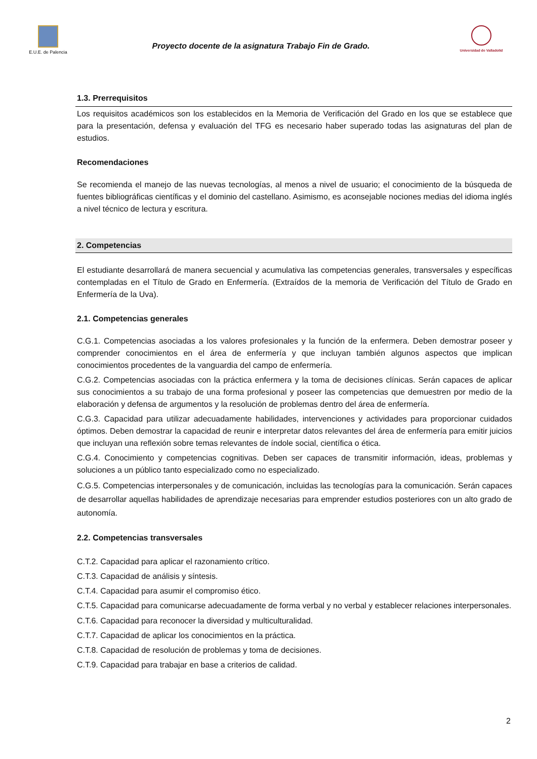E.U.E. de Palencia
Proyecto docente de la asignatura Trabajo Fin de Grado.
Universidad de Valladolid
1.3. Prerrequisitos
Los requisitos académicos son los establecidos en la Memoria de Verificación del Grado en los que se establece que para la presentación, defensa y evaluación del TFG es necesario haber superado todas las asignaturas del plan de estudios.
Recomendaciones
Se recomienda el manejo de las nuevas tecnologías, al menos a nivel de usuario; el conocimiento de la búsqueda de fuentes bibliográficas científicas y el dominio del castellano. Asimismo, es aconsejable nociones medias del idioma inglés a nivel técnico de lectura y escritura.
2. Competencias
El estudiante desarrollará de manera secuencial y acumulativa las competencias generales, transversales y específicas contempladas en el Título de Grado en Enfermería. (Extraídos de la memoria de Verificación del Título de Grado en Enfermería de la Uva).
2.1. Competencias generales
C.G.1. Competencias asociadas a los valores profesionales y la función de la enfermera. Deben demostrar poseer y comprender conocimientos en el área de enfermería y que incluyan también algunos aspectos que implican conocimientos procedentes de la vanguardia del campo de enfermería.
C.G.2. Competencias asociadas con la práctica enfermera y la toma de decisiones clínicas. Serán capaces de aplicar sus conocimientos a su trabajo de una forma profesional y poseer las competencias que demuestren por medio de la elaboración y defensa de argumentos y la resolución de problemas dentro del área de enfermería.
C.G.3. Capacidad para utilizar adecuadamente habilidades, intervenciones y actividades para proporcionar cuidados óptimos. Deben demostrar la capacidad de reunir e interpretar datos relevantes del área de enfermería para emitir juicios que incluyan una reflexión sobre temas relevantes de índole social, científica o ética.
C.G.4. Conocimiento y competencias cognitivas. Deben ser capaces de transmitir información, ideas, problemas y soluciones a un público tanto especializado como no especializado.
C.G.5. Competencias interpersonales y de comunicación, incluidas las tecnologías para la comunicación. Serán capaces de desarrollar aquellas habilidades de aprendizaje necesarias para emprender estudios posteriores con un alto grado de autonomía.
2.2. Competencias transversales
C.T.2. Capacidad para aplicar el razonamiento crítico.
C.T.3. Capacidad de análisis y síntesis.
C.T.4. Capacidad para asumir el compromiso ético.
C.T.5. Capacidad para comunicarse adecuadamente de forma verbal y no verbal y establecer relaciones interpersonales.
C.T.6. Capacidad para reconocer la diversidad y multiculturalidad.
C.T.7. Capacidad de aplicar los conocimientos en la práctica.
C.T.8. Capacidad de resolución de problemas y toma de decisiones.
C.T.9. Capacidad para trabajar en base a criterios de calidad.
2